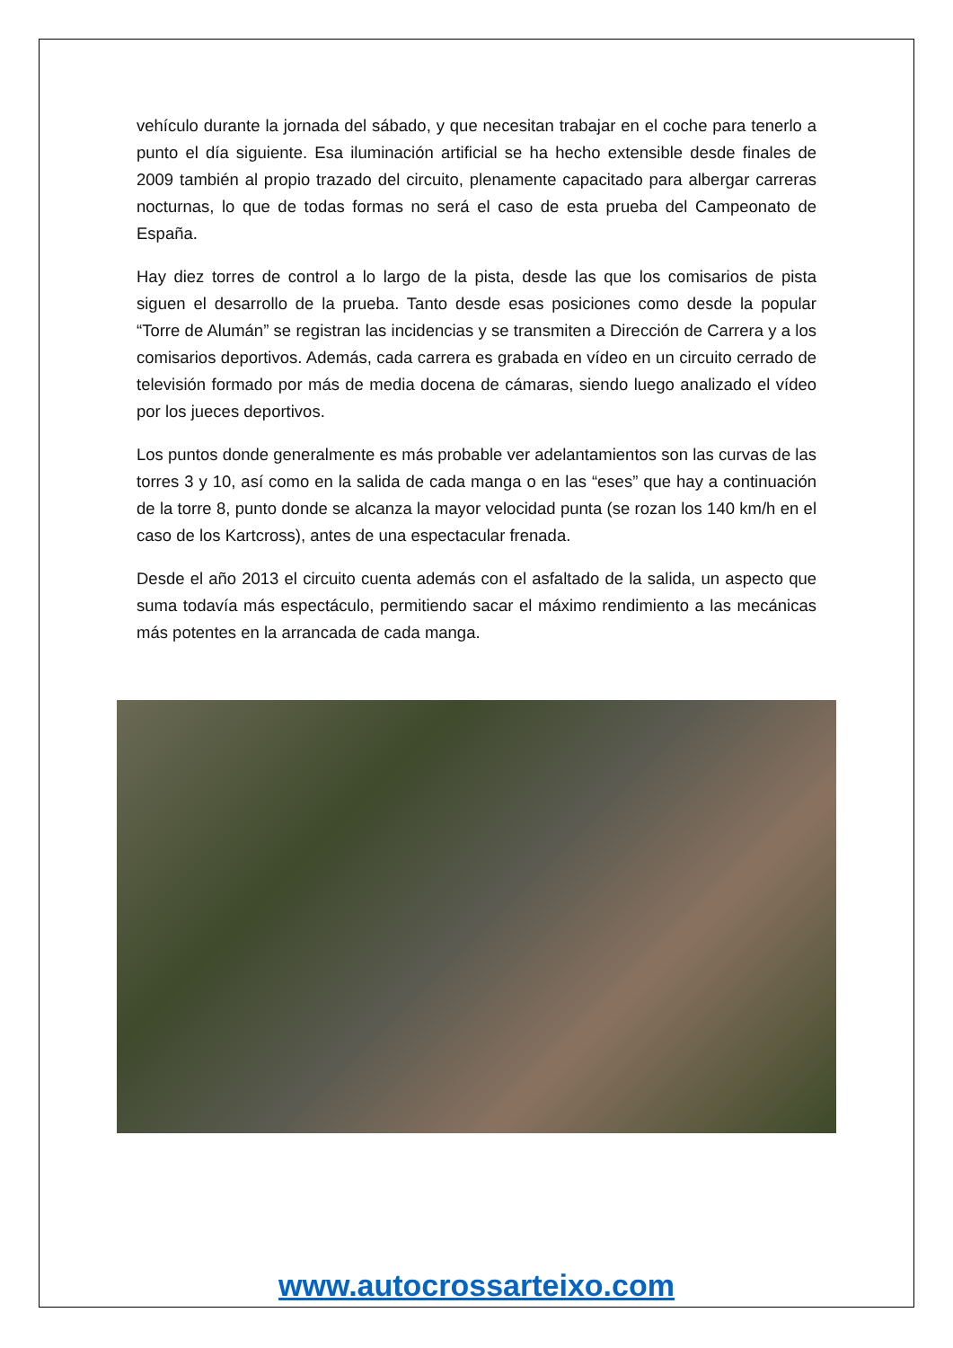vehículo durante la jornada del sábado, y que necesitan trabajar en el coche para tenerlo a punto el día siguiente. Esa iluminación artificial se ha hecho extensible desde finales de 2009 también al propio trazado del circuito, plenamente capacitado para albergar carreras nocturnas, lo que de todas formas no será el caso de esta prueba del Campeonato de España.
Hay diez torres de control a lo largo de la pista, desde las que los comisarios de pista siguen el desarrollo de la prueba. Tanto desde esas posiciones como desde la popular “Torre de Alumán” se registran las incidencias y se transmiten a Dirección de Carrera y a los comisarios deportivos. Además, cada carrera es grabada en vídeo en un circuito cerrado de televisión formado por más de media docena de cámaras, siendo luego analizado el vídeo por los jueces deportivos.
Los puntos donde generalmente es más probable ver adelantamientos son las curvas de las torres 3 y 10, así como en la salida de cada manga o en las “eses” que hay a continuación de la torre 8, punto donde se alcanza la mayor velocidad punta (se rozan los 140 km/h en el caso de los Kartcross), antes de una espectacular frenada.
Desde el año 2013 el circuito cuenta además con el asfaltado de la salida, un aspecto que suma todavía más espectáculo, permitiendo sacar el máximo rendimiento a las mecánicas más potentes en la arrancada de cada manga.
www.autocrossarteixo.com